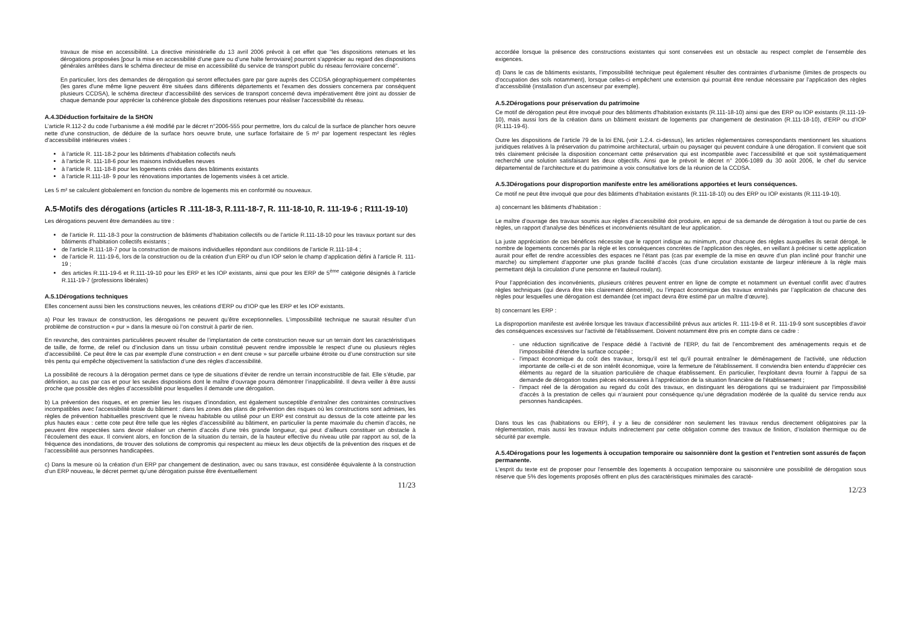travaux de mise en accessibilité. La directive ministérielle du 13 avril 2006 prévoit à cet effet que "les dispositions retenues et les dérogations proposées [pour la mise en accessibilité d’une gare ou d’une halte ferroviaire] pourront s’apprécier au regard des dispositions générales arrêtées dans le schéma directeur de mise en accessibilité du service de transport public du réseau ferroviaire concerné".
En particulier, lors des demandes de dérogation qui seront effectuées gare par gare auprès des CCDSA géographiquement compétentes (les gares d'une même ligne peuvent être situées dans différents départements et l'examen des dossiers concernera par conséquent plusieurs CCDSA), le schéma directeur d'accessibilité des services de transport concerné devra impérativement être joint au dossier de chaque demande pour apprécier la cohérence globale des dispositions retenues pour réaliser l'accessibilité du réseau.
A.4.3Déduction forfaitaire de la SHON
L’article R.112-2 du code l’urbanisme a été modifié par le décret n°2006-555 pour permettre, lors du calcul de la surface de plancher hors oeuvre nette d'une construction, de déduire de la surface hors oeuvre brute, une surface forfaitaire de 5 m² par logement respectant les règles d’accessibilité intérieures visées :
à l’article R. 111-18-2 pour les bâtiments d’habitation collectifs neufs
à l’article R. 111-18-6 pour les maisons individuelles neuves
à l’article R. 111-18-8 pour les logements créés dans des bâtiments existants
à l’article R.111-18- 9 pour les rénovations importantes de logements visées à cet article.
Les 5 m² se calculent globalement en fonction du nombre de logements mis en conformité ou nouveaux.
A.5-Motifs des dérogations (articles R .111-18-3, R.111-18-7, R. 111-18-10, R. 111-19-6 ; R111-19-10)
Les dérogations peuvent être demandées au titre :
de l’article R. 111-18-3 pour la construction de bâtiments d’habitation collectifs ou de l’article R.111-18-10 pour les travaux portant sur des bâtiments d’habitation collectifs existants ;
de l’article R.111-18-7 pour la construction de maisons individuelles répondant aux conditions de l’article R.111-18-4 ;
de l’article R. 111-19-6, lors de la construction ou de la création d’un ERP ou d’un IOP selon le champ d’application défini à l’article R. 111-19 ;
des articles R.111-19-6 et R.111-19-10 pour les ERP et les IOP existants, ainsi que pour les ERP de 5<sup>ème</sup> catégorie désignés à l’article R.111-19-7 (professions libérales)
A.5.1Dérogations techniques
Elles concernent aussi bien les constructions neuves, les créations d’ERP ou d’IOP que les ERP et les IOP existants.
a) Pour les travaux de construction, les dérogations ne peuvent qu’être exceptionnelles. L’impossibilité technique ne saurait résulter d’un problème de construction « pur » dans la mesure où l’on construit à partir de rien.
En revanche, des contraintes particulières peuvent résulter de l’implantation de cette construction neuve sur un terrain dont les caractéristiques de taille, de forme, de relief ou d’inclusion dans un tissu urbain constitué peuvent rendre impossible le respect d’une ou plusieurs règles d’accessibilité. Ce peut être le cas par exemple d’une construction « en dent creuse » sur parcelle urbaine étroite ou d’une construction sur site très pentu qui empêche objectivement la satisfaction d’une des règles d’accessibilité.
La possibilité de recours à la dérogation permet dans ce type de situations d’éviter de rendre un terrain inconstructible de fait. Elle s’étudie, par définition, au cas par cas et pour les seules dispositions dont le maître d’ouvrage pourra démontrer l’inapplicabilité. Il devra veiller à être aussi proche que possible des règles d’accessibilité pour lesquelles il demande une dérogation.
b) La prévention des risques, et en premier lieu les risques d’inondation, est également susceptible d’entraîner des contraintes constructives incompatibles avec l’accessibilité totale du bâtiment : dans les zones des plans de prévention des risques où les constructions sont admises, les règles de prévention habituelles prescrivent que le niveau habitable ou utilisé pour un ERP est construit au dessus de la cote atteinte par les plus hautes eaux : cette cote peut être telle que les règles d’accessibilité au bâtiment, en particulier la pente maximale du chemin d’accès, ne peuvent être respectées sans devoir réaliser un chemin d’accès d’une très grande longueur, qui peut d’ailleurs constituer un obstacle à l’écoulement des eaux. Il convient alors, en fonction de la situation du terrain, de la hauteur effective du niveau utile par rapport au sol, de la fréquence des inondations, de trouver des solutions de compromis qui respectent au mieux les deux objectifs de la prévention des risques et de l’accessibilité aux personnes handicapées.
c) Dans la mesure où la création d’un ERP par changement de destination, avec ou sans travaux, est considérée équivalente à la construction d’un ERP nouveau, le décret permet qu’une dérogation puisse être éventuellement
11/23
accordée lorsque la présence des constructions existantes qui sont conservées est un obstacle au respect complet de l’ensemble des exigences.
d) Dans le cas de bâtiments existants, l’impossibilité technique peut également résulter des contraintes d’urbanisme (limites de prospects ou d'occupation des sols notamment), lorsque celles-ci empêchent une extension qui pourrait être rendue nécessaire par l’application des règles d’accessibilité (installation d’un ascenseur par exemple).
A.5.2Dérogations pour préservation du patrimoine
Ce motif de dérogation peut être invoqué pour des bâtiments d'habitation existants (R.111-18-10) ainsi que des ERP ou IOP existants (R.111-19-10), mais aussi lors de la création dans un bâtiment existant de logements par changement de destination (R.111-18-10), d’ERP ou d’IOP (R.111-19-6).
Outre les dispositions de l’article 79 de la loi ENL (voir 1.2.4. ci-dessus), les articles réglementaires correspondants mentionnent les situations juridiques relatives à la préservation du patrimoine architectural, urbain ou paysager qui peuvent conduire à une dérogation. Il convient que soit très clairement précisée la disposition concernant cette préservation qui est incompatible avec l’accessibilité et que soit systématiquement recherché une solution satisfaisant les deux objectifs. Ainsi que le prévoit le décret n° 2006-1089 du 30 août 2006, le chef du service départemental de l’architecture et du patrimoine a voix consultative lors de la réunion de la CCDSA.
A.5.3Dérogations pour disproportion manifeste entre les améliorations apportées et leurs conséquences.
Ce motif ne peut être invoqué que pour des bâtiments d’habitation existants (R.111-18-10) ou des ERP ou IOP existants (R.111-19-10).
a) concernant les bâtiments d’habitation :
Le maître d’ouvrage des travaux soumis aux règles d’accessibilité doit produire, en appui de sa demande de dérogation à tout ou partie de ces règles, un rapport d'analyse des bénéfices et inconvénients résultant de leur application.
La juste appréciation de ces bénéfices nécessite que le rapport indique au minimum, pour chacune des règles auxquelles ils serait dérogé, le nombre de logements concernés par la règle et les conséquences concrètes de l’application des règles, en veillant à préciser si cette application aurait pour effet de rendre accessibles des espaces ne l’étant pas (cas par exemple de la mise en œuvre d’un plan incliné pour franchir une marche) ou simplement d’apporter une plus grande facilité d’accès (cas d’une circulation existante de largeur inférieure à la règle mais permettant déjà la circulation d’une personne en fauteuil roulant).
Pour l’appréciation des inconvénients, plusieurs critères peuvent entrer en ligne de compte et notamment un éventuel conflit avec d’autres règles techniques (qui devra être très clairement démontré), ou l’impact économique des travaux entraînés par l’application de chacune des règles pour lesquelles une dérogation est demandée (cet impact devra être estimé par un maître d’œuvre).
b) concernant les ERP :
La disproportion manifeste est avérée lorsque les travaux d'accessibilité prévus aux articles R. 111-19-8 et R. 111-19-9 sont susceptibles d'avoir des conséquences excessives sur l'activité de l'établissement. Doivent notamment être pris en compte dans ce cadre :
une réduction significative de l’espace dédié à l’activité de l’ERP, du fait de l’encombrement des aménagements requis et de l’impossibilité d’étendre la surface occupée ;
l'impact économique du coût des travaux, lorsqu'il est tel qu'il pourrait entraîner le déménagement de l'activité, une réduction importante de celle-ci et de son intérêt économique, voire la fermeture de l'établissement. Il conviendra bien entendu d'apprécier ces éléments au regard de la situation particulière de chaque établissement. En particulier, l'exploitant devra fournir à l'appui de sa demande de dérogation toutes pièces nécessaires à l'appréciation de la situation financière de l'établissement ;
l'impact réel de la dérogation au regard du coût des travaux, en distinguant les dérogations qui se traduiraient par l'impossibilité d'accès à la prestation de celles qui n’auraient pour conséquence qu’une dégradation modérée de la qualité du service rendu aux personnes handicapées.
Dans tous les cas (habitations ou ERP), il y a lieu de considérer non seulement les travaux rendus directement obligatoires par la réglementation, mais aussi les travaux induits indirectement par cette obligation comme des travaux de finition, d’isolation thermique ou de sécurité par exemple.
A.5.4Dérogations pour les logements à occupation temporaire ou saisonnière dont la gestion et l’entretien sont assurés de façon permanente.
L'esprit du texte est de proposer pour l'ensemble des logements à occupation temporaire ou saisonnière une possibilité de dérogation sous réserve que 5% des logements proposés offrent en plus des caractéristiques minimales des caracté-
12/23